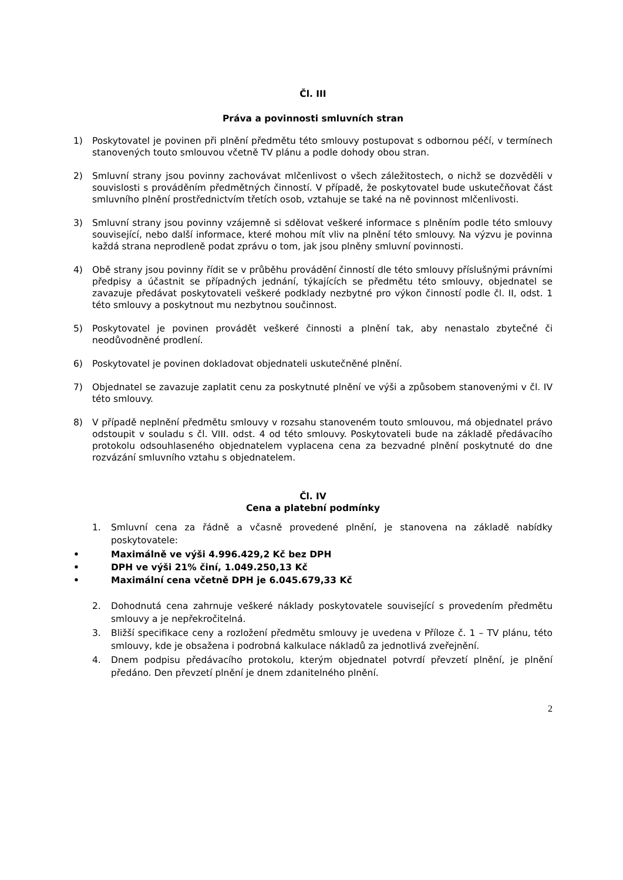Čl. III
Práva a povinnosti smluvních stran
1) Poskytovatel je povinen při plnění předmětu této smlouvy postupovat s odbornou péčí, v termínech stanovených touto smlouvou včetně TV plánu a podle dohody obou stran.
2) Smluvní strany jsou povinny zachovávat mlčenlivost o všech záležitostech, o nichž se dozvěděli v souvislosti s prováděním předmětných činností. V případě, že poskytovatel bude uskutečňovat část smluvního plnění prostřednictvím třetích osob, vztahuje se také na ně povinnost mlčenlivosti.
3) Smluvní strany jsou povinny vzájemně si sdělovat veškeré informace s plněním podle této smlouvy související, nebo další informace, které mohou mít vliv na plnění této smlouvy. Na výzvu je povinna každá strana neprodleně podat zprávu o tom, jak jsou plněny smluvní povinnosti.
4) Obě strany jsou povinny řídit se v průběhu provádění činností dle této smlouvy příslušnými právními předpisy a účastnit se případných jednání, týkajících se předmětu této smlouvy, objednatel se zavazuje předávat poskytovateli veškeré podklady nezbytné pro výkon činností podle čl. II, odst. 1 této smlouvy a poskytnout mu nezbytnou součinnost.
5) Poskytovatel je povinen provádět veškeré činnosti a plnění tak, aby nenastalo zbytečné či neodůvodněné prodlení.
6) Poskytovatel je povinen dokladovat objednateli uskutečněné plnění.
7) Objednatel se zavazuje zaplatit cenu za poskytnuté plnění ve výši a způsobem stanovenými v čl. IV této smlouvy.
8) V případě neplnění předmětu smlouvy v rozsahu stanoveném touto smlouvou, má objednatel právo odstoupit v souladu s čl. VIII. odst. 4 od této smlouvy. Poskytovateli bude na základě předávacího protokolu odsouhlaseného objednatelem vyplacena cena za bezvadné plnění poskytnuté do dne rozvázání smluvního vztahu s objednatelem.
Čl. IV
Cena a platební podmínky
1. Smluvní cena za řádně a včasně provedené plnění, je stanovena na základě nabídky poskytovatele:
• Maximálně ve výši 4.996.429,2 Kč bez DPH
• DPH ve výši 21% činí, 1.049.250,13 Kč
• Maximální cena včetně DPH je 6.045.679,33 Kč
2. Dohodnutá cena zahrnuje veškeré náklady poskytovatele související s provedením předmětu smlouvy a je nepřekročitelná.
3. Bližší specifikace ceny a rozložení předmětu smlouvy je uvedena v Příloze č. 1 – TV plánu, této smlouvy, kde je obsažena i podrobná kalkulace nákladů za jednotlivá zveřejnění.
4. Dnem podpisu předávacího protokolu, kterým objednatel potvrdí převzetí plnění, je plnění předáno. Den převzetí plnění je dnem zdanitelného plnění.
2